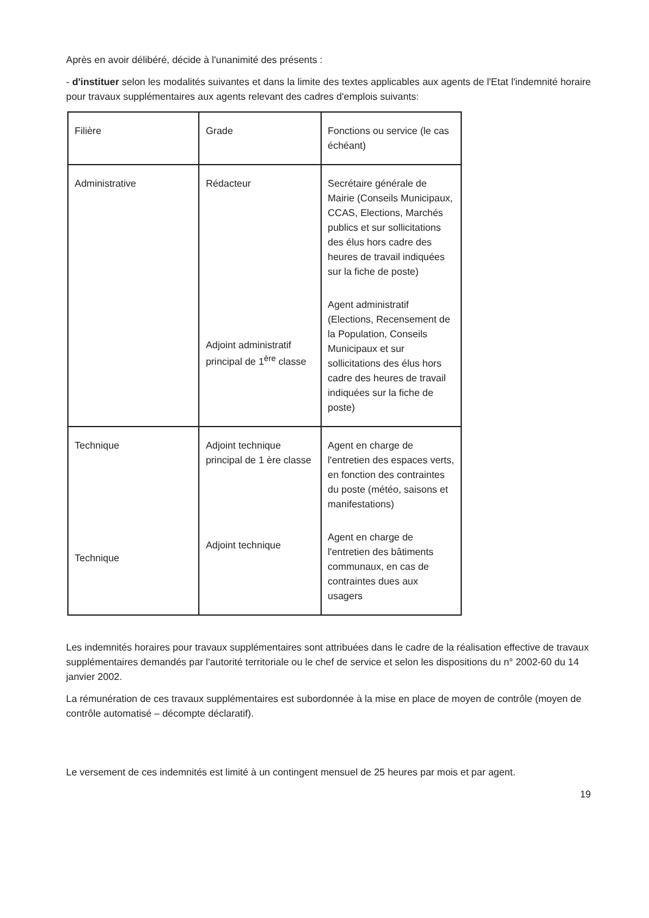Après en avoir délibéré, décide à l'unanimité des présents :
- d'instituer selon les modalités suivantes et dans la limite des textes applicables aux agents de l'Etat l'indemnité horaire pour travaux supplémentaires aux agents relevant des cadres d'emplois suivants:
| Filière | Grade | Fonctions ou service (le cas échéant) |
| --- | --- | --- |
| Administrative | Rédacteur Adjoint administratif principal de 1<sup>ère</sup> classe | Secrétaire générale de Mairie (Conseils Municipaux, CCAS, Elections, Marchés publics et sur sollicitations des élus hors cadre des heures de travail indiquées sur la fiche de poste) Agent administratif (Elections, Recensement de la Population, Conseils Municipaux et sur sollicitations des élus hors cadre des heures de travail indiquées sur la fiche de poste) |
| Technique Technique | Adjoint technique principal de 1 ère classe Adjoint technique | Agent en charge de l'entretien des espaces verts, en fonction des contraintes du poste (météo, saisons et manifestations) Agent en charge de l'entretien des bâtiments communaux, en cas de contraintes dues aux usagers |
Les indemnités horaires pour travaux supplémentaires sont attribuées dans le cadre de la réalisation effective de travaux supplémentaires demandés par l'autorité territoriale ou le chef de service et selon les dispositions du n° 2002-60 du 14 janvier 2002.
La rémunération de ces travaux supplémentaires est subordonnée à la mise en place de moyen de contrôle (moyen de contrôle automatisé – décompte déclaratif).
Le versement de ces indemnités est limité à un contingent mensuel de 25 heures par mois et par agent.
19